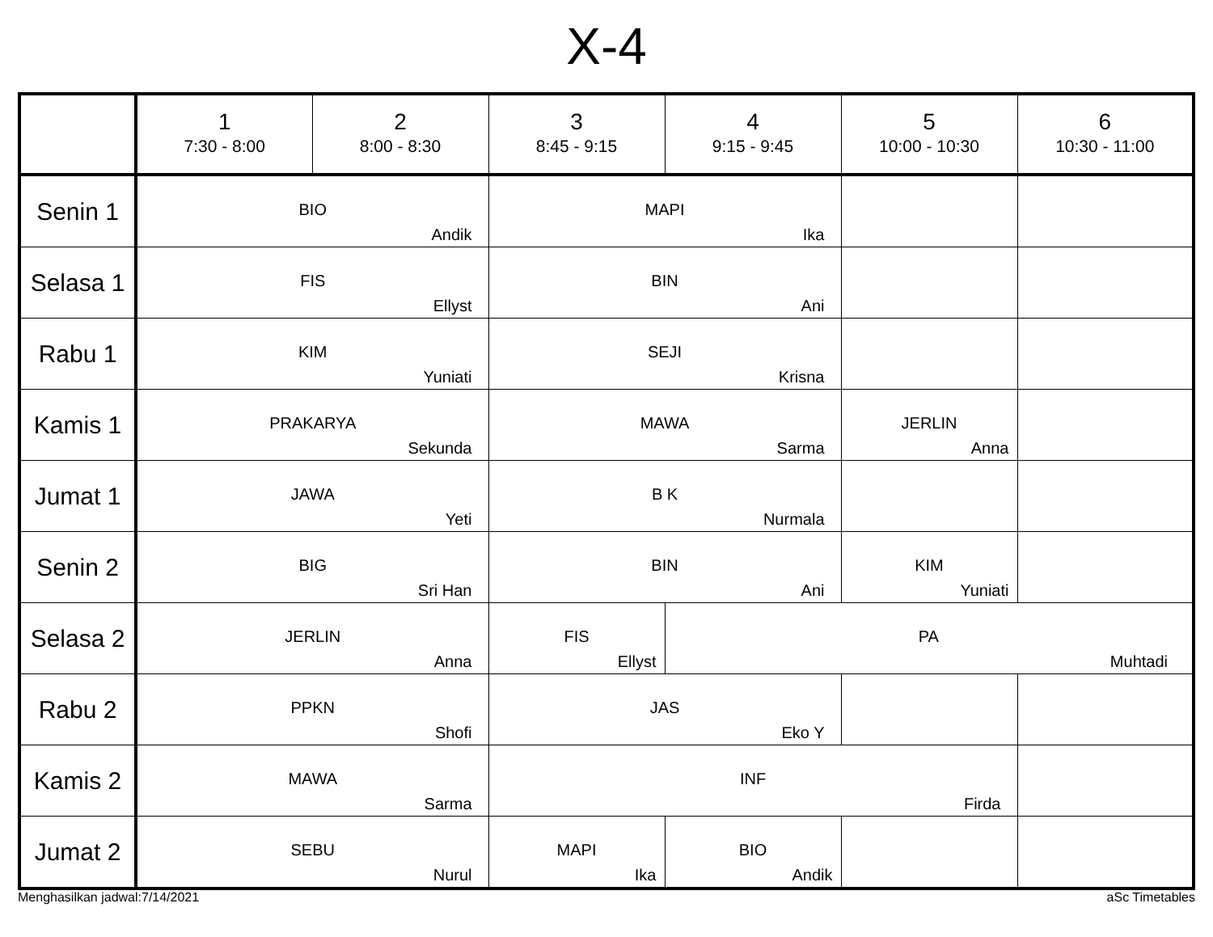X-4
| | 1 7:30 - 8:00 | 2 8:00 - 8:30 | 3 8:45 - 9:15 | 4 9:15 - 9:45 | 5 10:00 - 10:30 | 6 10:30 - 11:00 |
| --- | --- | --- | --- | --- | --- | --- |
| Senin 1 | BIO Andik | | MAPI Ika | | | |
| Selasa 1 | FIS Ellyst | | BIN Ani | | | |
| Rabu 1 | KIM Yuniati | | SEJI Krisna | | | |
| Kamis 1 | PRAKARYA Sekunda | | MAWA Sarma | | JERLIN Anna | |
| Jumat 1 | JAWA Yeti | | B K Nurmala | | | |
| Senin 2 | BIG Sri Han | | BIN Ani | | KIM Yuniati | |
| Selasa 2 | JERLIN Anna | | FIS Ellyst | PA Muhtadi | | |
| Rabu 2 | PPKN Shofi | | JAS Eko Y | | | |
| Kamis 2 | MAWA Sarma | | INF Firda | | | |
| Jumat 2 | SEBU Nurul | | MAPI Ika | BIO Andik | | |
Menghasilkan jadwal:7/14/2021 aSc Timetables